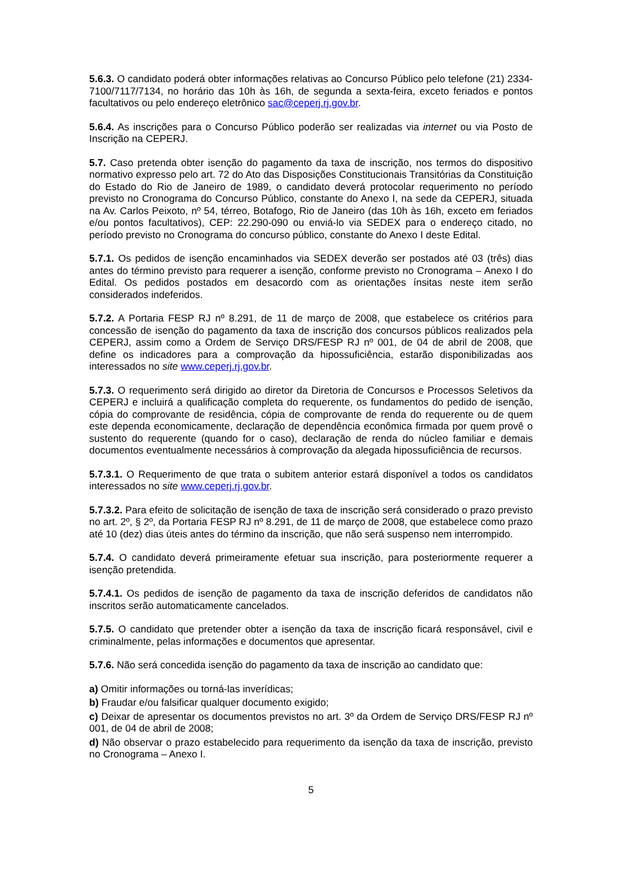5.6.3. O candidato poderá obter informações relativas ao Concurso Público pelo telefone (21) 2334-7100/7117/7134, no horário das 10h às 16h, de segunda a sexta-feira, exceto feriados e pontos facultativos ou pelo endereço eletrônico sac@ceperj.rj.gov.br.
5.6.4. As inscrições para o Concurso Público poderão ser realizadas via internet ou via Posto de Inscrição na CEPERJ.
5.7. Caso pretenda obter isenção do pagamento da taxa de inscrição, nos termos do dispositivo normativo expresso pelo art. 72 do Ato das Disposições Constitucionais Transitórias da Constituição do Estado do Rio de Janeiro de 1989, o candidato deverá protocolar requerimento no período previsto no Cronograma do Concurso Público, constante do Anexo I, na sede da CEPERJ, situada na Av. Carlos Peixoto, nº 54, térreo, Botafogo, Rio de Janeiro (das 10h às 16h, exceto em feriados e/ou pontos facultativos), CEP: 22.290-090 ou enviá-lo via SEDEX para o endereço citado, no período previsto no Cronograma do concurso público, constante do Anexo I deste Edital.
5.7.1. Os pedidos de isenção encaminhados via SEDEX deverão ser postados até 03 (três) dias antes do término previsto para requerer a isenção, conforme previsto no Cronograma – Anexo I do Edital. Os pedidos postados em desacordo com as orientações ínsitas neste item serão considerados indeferidos.
5.7.2. A Portaria FESP RJ nº 8.291, de 11 de março de 2008, que estabelece os critérios para concessão de isenção do pagamento da taxa de inscrição dos concursos públicos realizados pela CEPERJ, assim como a Ordem de Serviço DRS/FESP RJ nº 001, de 04 de abril de 2008, que define os indicadores para a comprovação da hipossuficiência, estarão disponibilizadas aos interessados no site www.ceperj.rj.gov.br.
5.7.3. O requerimento será dirigido ao diretor da Diretoria de Concursos e Processos Seletivos da CEPERJ e incluirá a qualificação completa do requerente, os fundamentos do pedido de isenção, cópia do comprovante de residência, cópia de comprovante de renda do requerente ou de quem este dependa economicamente, declaração de dependência econômica firmada por quem provê o sustento do requerente (quando for o caso), declaração de renda do núcleo familiar e demais documentos eventualmente necessários à comprovação da alegada hipossuficiência de recursos.
5.7.3.1. O Requerimento de que trata o subitem anterior estará disponível a todos os candidatos interessados no site www.ceperj.rj.gov.br.
5.7.3.2. Para efeito de solicitação de isenção de taxa de inscrição será considerado o prazo previsto no art. 2º, § 2º, da Portaria FESP RJ nº 8.291, de 11 de março de 2008, que estabelece como prazo até 10 (dez) dias úteis antes do término da inscrição, que não será suspenso nem interrompido.
5.7.4. O candidato deverá primeiramente efetuar sua inscrição, para posteriormente requerer a isenção pretendida.
5.7.4.1. Os pedidos de isenção de pagamento da taxa de inscrição deferidos de candidatos não inscritos serão automaticamente cancelados.
5.7.5. O candidato que pretender obter a isenção da taxa de inscrição ficará responsável, civil e criminalmente, pelas informações e documentos que apresentar.
5.7.6. Não será concedida isenção do pagamento da taxa de inscrição ao candidato que:
a) Omitir informações ou torná-las inverídicas;
b) Fraudar e/ou falsificar qualquer documento exigido;
c) Deixar de apresentar os documentos previstos no art. 3º da Ordem de Serviço DRS/FESP RJ nº 001, de 04 de abril de 2008;
d) Não observar o prazo estabelecido para requerimento da isenção da taxa de inscrição, previsto no Cronograma – Anexo I.
5